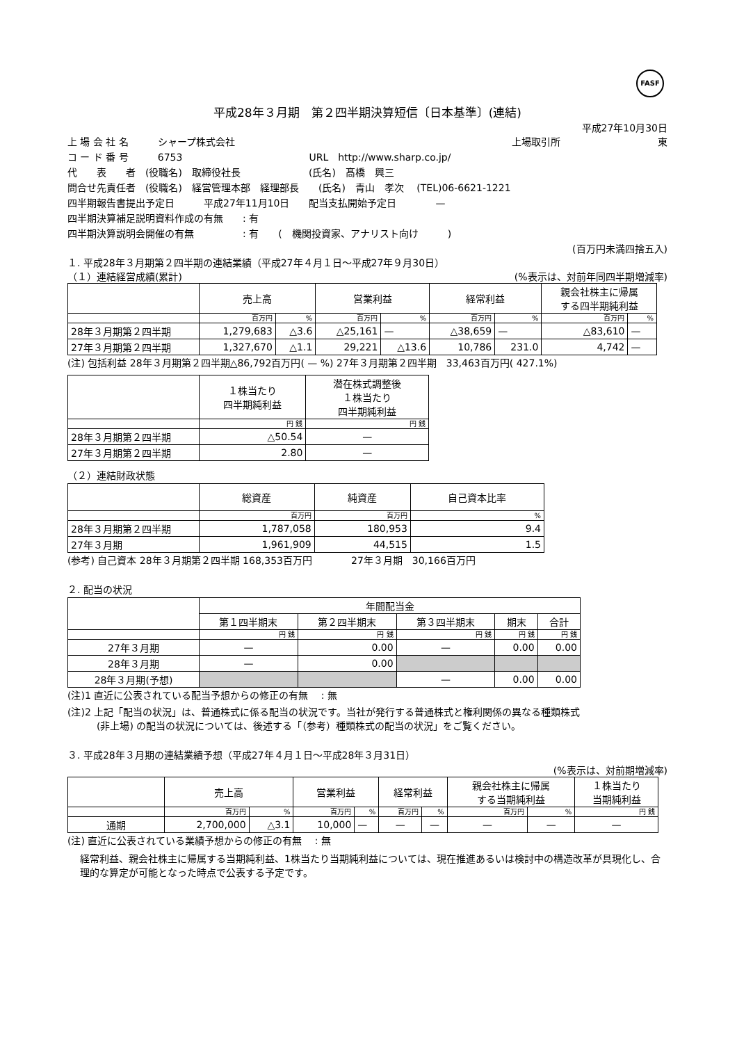FASF
平成28年３月期　第２四半期決算短信〔日本基準〕(連結)
平成27年10月30日
上 場 会 社 名　　　シャープ株式会社 上場取引所　　　　　　　　　　東
コ ー ド 番 号　　　6753　　　　　　　　　　　　　URL　http://www.sharp.co.jp/
代　　表　　者　(役職名)　取締役社長　　　　　　　(氏名)　髙橋　興三
問合せ先責任者　(役職名)　経営管理本部　経理部長　　(氏名)　青山　孝次　 (TEL)06-6621-1221
四半期報告書提出予定日　　　平成27年11月10日　　配当支払開始予定日　　　　—
四半期決算補足説明資料作成の有無　　: 有
四半期決算説明会開催の有無　　　　　: 有　　(　機関投資家、アナリスト向け　　　)
(百万円未満四捨五入)
１. 平成28年３月期第２四半期の連結業績（平成27年４月１日～平成27年９月30日）
（１）連結経営成績(累計) (%表示は、対前年同四半期増減率)
| | 売上高 | | 営業利益 | | 経常利益 | | 親会社株主に帰属 する四半期純利益 | |
| --- | --- | --- | --- | --- | --- | --- | --- | --- |
| | 百万円 | % | 百万円 | % | 百万円 | % | 百万円 | % |
| 28年３月期第２四半期 | 1,279,683 | △3.6 | △25,161 | — | △38,659 | — | △83,610 | — |
| 27年３月期第２四半期 | 1,327,670 | △1.1 | 29,221 | △13.6 | 10,786 | 231.0 | 4,742 | — |
(注) 包括利益 28年３月期第２四半期△86,792百万円( — %) 27年３月期第２四半期　33,463百万円( 427.1%)
| | １株当たり 四半期純利益 | 潜在株式調整後 １株当たり 四半期純利益 |
| --- | --- | --- |
| | 円 銭 | 円 銭 |
| 28年３月期第２四半期 | △50.54 | — |
| 27年３月期第２四半期 | 2.80 | — |
（２）連結財政状態
| | 総資産 | 純資産 | 自己資本比率 |
| --- | --- | --- | --- |
| | 百万円 | 百万円 | % |
| 28年３月期第２四半期 | 1,787,058 | 180,953 | 9.4 |
| 27年３月期 | 1,961,909 | 44,515 | 1.5 |
(参考) 自己資本 28年３月期第２四半期 168,353百万円　　　　27年３月期　30,166百万円
２. 配当の状況
| | 年間配当金 | | | | |
| --- | --- | --- | --- | --- | --- |
| | 第１四半期末 | 第２四半期末 | 第３四半期末 | 期末 | 合計 |
| | 円 銭 | 円 銭 | 円 銭 | 円 銭 | 円 銭 |
| 27年３月期 | — | 0.00 | — | 0.00 | 0.00 |
| 28年３月期 | — | 0.00 | | | |
| 28年３月期(予想) | | | — | 0.00 | 0.00 |
(注)1 直近に公表されている配当予想からの修正の有無　 : 無
(注)2 上記「配当の状況」は、普通株式に係る配当の状況です。当社が発行する普通株式と権利関係の異なる種類株式
　　　(非上場) の配当の状況については、後述する「（参考）種類株式の配当の状況」をご覧ください。
３. 平成28年３月期の連結業績予想（平成27年４月１日～平成28年３月31日）
(%表示は、対前期増減率)
| | 売上高 | | 営業利益 | | 経常利益 | | 親会社株主に帰属 する当期純利益 | | １株当たり 当期純利益 |
| --- | --- | --- | --- | --- | --- | --- | --- | --- | --- |
| | 百万円 | % | 百万円 | % | 百万円 | % | 百万円 | % | 円 銭 |
| 通期 | 2,700,000 | △3.1 | 10,000 | — | — | — | — | — | — |
(注) 直近に公表されている業績予想からの修正の有無　 : 無
経常利益、親会社株主に帰属する当期純利益、1株当たり当期純利益については、現在推進あるいは検討中の構造改革が具現化し、合理的な算定が可能となった時点で公表する予定です。